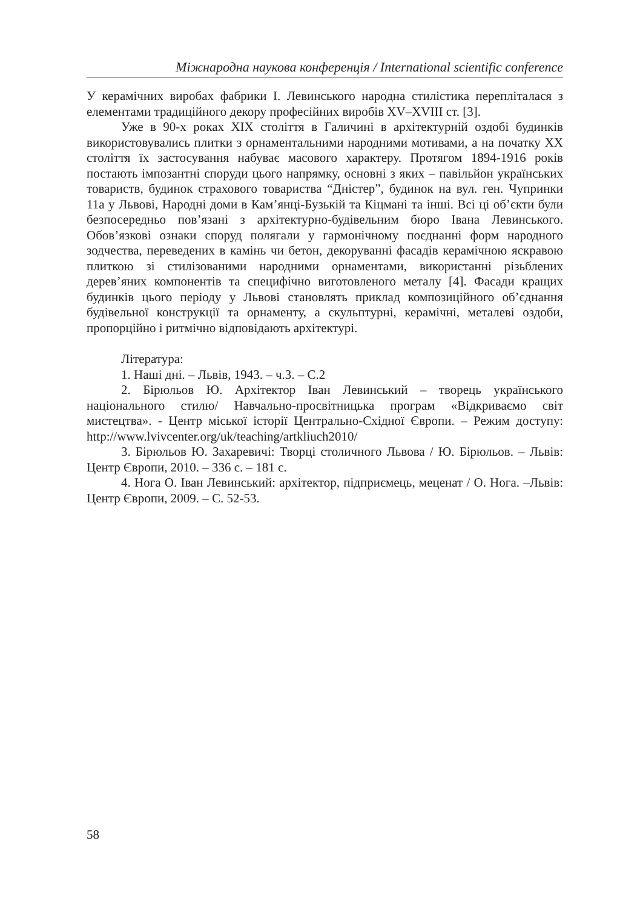Міжнародна наукова конференція / International scientific conference
У керамічних виробах фабрики І. Левинського народна стилістика перепліталася з елементами традиційного декору професійних виробів XV–XVIII ст. [3].
Уже в 90-х роках XIX століття в Галичині в архітектурній оздобі будинків використовувались плитки з орнаментальними народними мотивами, а на початку XX століття їх застосування набуває масового характеру. Протягом 1894-1916 років постають імпозантні споруди цього напрямку, основні з яких – павільйон українських товариств, будинок страхового товариства “Дністер”, будинок на вул. ген. Чупринки 11а у Львові, Народні доми в Кам’янці-Бузькій та Кіцмані та інші. Всі ці об’єкти були безпосередньо пов’язані з архітектурно-будівельним бюро Івана Левинського. Обов’язкові ознаки споруд полягали у гармонічному поєднанні форм народного зодчества, переведених в камінь чи бетон, декоруванні фасадів керамічною яскравою плиткою зі стилізованими народними орнаментами, використанні різьблених дерев’яних компонентів та специфічно виготовленого металу [4]. Фасади кращих будинків цього періоду у Львові становлять приклад композиційного об’єднання будівельної конструкції та орнаменту, а скульптурні, керамічні, металеві оздоби, пропорційно і ритмічно відповідають архітектурі.
Література:
1. Наші дні. – Львів, 1943. – ч.3. – С.2
2. Бірюльов Ю. Архітектор Іван Левинський – творець українського національного стилю/ Навчально-просвітницька програм «Відкриваємо світ мистецтва». - Центр міської історії Центрально-Східної Європи. – Режим доступу: http://www.lvivcenter.org/uk/teaching/artkliuch2010/
3. Бірюльов Ю. Захаревичі: Творці столичного Львова / Ю. Бірюльов. – Львів: Центр Європи, 2010. – 336 с. – 181 с.
4. Нога О. Іван Левинський: архітектор, підприємець, меценат / О. Нога. –Львів: Центр Європи, 2009. – С. 52-53.
58